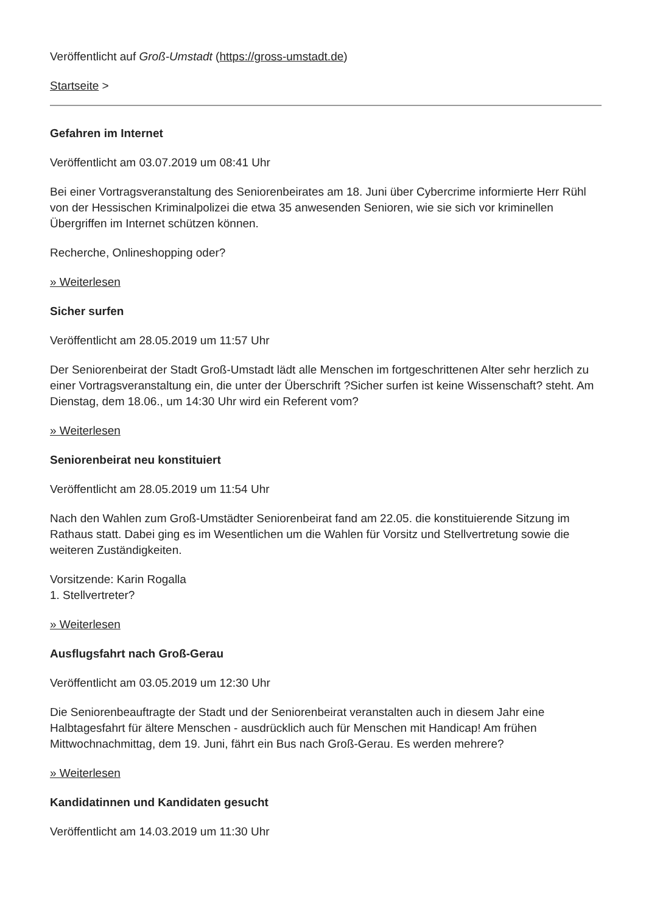Veröffentlicht auf Groß-Umstadt (https://gross-umstadt.de)
Startseite >
Gefahren im Internet
Veröffentlicht am 03.07.2019 um 08:41 Uhr
Bei einer Vortragsveranstaltung des Seniorenbeirates am 18. Juni über Cybercrime informierte Herr Rühl von der Hessischen Kriminalpolizei die etwa 35 anwesenden Senioren, wie sie sich vor kriminellen Übergriffen im Internet schützen können.
Recherche, Onlineshopping oder?
» Weiterlesen
Sicher surfen
Veröffentlicht am 28.05.2019 um 11:57 Uhr
Der Seniorenbeirat der Stadt Groß-Umstadt lädt alle Menschen im fortgeschrittenen Alter sehr herzlich zu einer Vortragsveranstaltung ein, die unter der Überschrift ?Sicher surfen ist keine Wissenschaft? steht. Am Dienstag, dem 18.06., um 14:30 Uhr wird ein Referent vom?
» Weiterlesen
Seniorenbeirat neu konstituiert
Veröffentlicht am 28.05.2019 um 11:54 Uhr
Nach den Wahlen zum Groß-Umstädter Seniorenbeirat fand am 22.05. die konstituierende Sitzung im Rathaus statt. Dabei ging es im Wesentlichen um die Wahlen für Vorsitz und Stellvertretung sowie die weiteren Zuständigkeiten.
Vorsitzende: Karin Rogalla
1. Stellvertreter?
» Weiterlesen
Ausflugsfahrt nach Groß-Gerau
Veröffentlicht am 03.05.2019 um 12:30 Uhr
Die Seniorenbeauftragte der Stadt und der Seniorenbeirat veranstalten auch in diesem Jahr eine Halbtagesfahrt für ältere Menschen - ausdrücklich auch für Menschen mit Handicap! Am frühen Mittwochnachmittag, dem 19. Juni, fährt ein Bus nach Groß-Gerau. Es werden mehrere?
» Weiterlesen
Kandidatinnen und Kandidaten gesucht
Veröffentlicht am 14.03.2019 um 11:30 Uhr